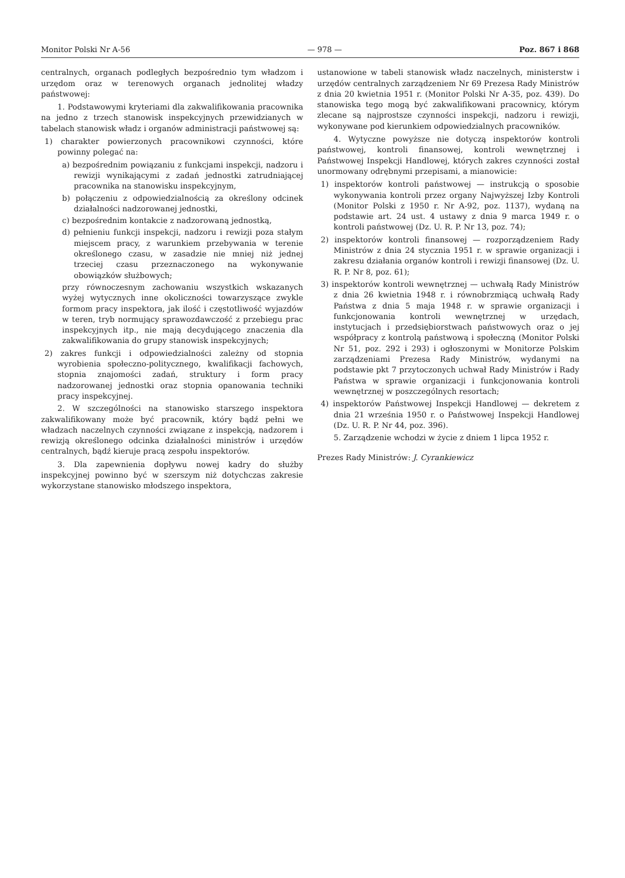Monitor Polski Nr A-56 — 978 — Poz. 867 i 868
centralnych, organach podległych bezpośrednio tym władzom i urzędom oraz w terenowych organach jednolitej władzy państwowej:
1. Podstawowymi kryteriami dla zakwalifikowania pracownika na jedno z trzech stanowisk inspekcyjnych przewidzianych w tabelach stanowisk władz i organów administracji państwowej są:
1) charakter powierzonych pracownikowi czynności, które powinny polegać na:
a) bezpośrednim powiązaniu z funkcjami inspekcji, nadzoru i rewizji wynikającymi z zadań jednostki zatrudniającej pracownika na stanowisku inspekcyjnym,
b) połączeniu z odpowiedzialnością za określony odcinek działalności nadzorowanej jednostki,
c) bezpośrednim kontakcie z nadzorowaną jednostką,
d) pełnieniu funkcji inspekcji, nadzoru i rewizji poza stałym miejscem pracy, z warunkiem przebywania w terenie określonego czasu, w zasadzie nie mniej niż jednej trzeciej czasu przeznaczonego na wykonywanie obowiązków służbowych;
przy równoczesnym zachowaniu wszystkich wskazanych wyżej wytycznych inne okoliczności towarzyszące zwykle formom pracy inspektora, jak ilość i częstotliwość wyjazdów w teren, tryb normujący sprawozdawczość z przebiegu prac inspekcyjnych itp., nie mają decydującego znaczenia dla zakwalifikowania do grupy stanowisk inspekcyjnych;
2) zakres funkcji i odpowiedzialności zależny od stopnia wyrobienia społeczno-politycznego, kwalifikacji fachowych, stopnia znajomości zadań, struktury i form pracy nadzorowanej jednostki oraz stopnia opanowania techniki pracy inspekcyjnej.
2. W szczególności na stanowisko starszego inspektora zakwalifikowany może być pracownik, który bądź pełni we władzach naczelnych czynności związane z inspekcją, nadzorem i rewizją określonego odcinka działalności ministrów i urzędów centralnych, bądź kieruje pracą zespołu inspektorów.
3. Dla zapewnienia dopływu nowej kadry do służby inspekcyjnej powinno być w szerszym niż dotychczas zakresie wykorzystane stanowisko młodszego inspektora,
ustanowione w tabeli stanowisk władz naczelnych, ministerstw i urzędów centralnych zarządzeniem Nr 69 Prezesa Rady Ministrów z dnia 20 kwietnia 1951 r. (Monitor Polski Nr A-35, poz. 439). Do stanowiska tego mogą być zakwalifikowani pracownicy, którym zlecane są najprostsze czynności inspekcji, nadzoru i rewizji, wykonywane pod kierunkiem odpowiedzialnych pracowników.
4. Wytyczne powyższe nie dotyczą inspektorów kontroli państwowej, kontroli finansowej, kontroli wewnętrznej i Państwowej Inspekcji Handlowej, których zakres czynności został unormowany odrębnymi przepisami, a mianowicie:
1) inspektorów kontroli państwowej — instrukcją o sposobie wykonywania kontroli przez organy Najwyższej Izby Kontroli (Monitor Polski z 1950 r. Nr A-92, poz. 1137), wydaną na podstawie art. 24 ust. 4 ustawy z dnia 9 marca 1949 r. o kontroli państwowej (Dz. U. R. P. Nr 13, poz. 74);
2) inspektorów kontroli finansowej — rozporządzeniem Rady Ministrów z dnia 24 stycznia 1951 r. w sprawie organizacji i zakresu działania organów kontroli i rewizji finansowej (Dz. U. R. P. Nr 8, poz. 61);
3) inspektorów kontroli wewnętrznej — uchwałą Rady Ministrów z dnia 26 kwietnia 1948 r. i równobrzmiącą uchwałą Rady Państwa z dnia 5 maja 1948 r. w sprawie organizacji i funkcjonowania kontroli wewnętrznej w urzędach, instytucjach i przedsiębiorstwach państwowych oraz o jej współpracy z kontrolą państwową i społeczną (Monitor Polski Nr 51, poz. 292 i 293) i ogłoszonymi w Monitorze Polskim zarządzeniami Prezesa Rady Ministrów, wydanymi na podstawie pkt 7 przytoczonych uchwał Rady Ministrów i Rady Państwa w sprawie organizacji i funkcjonowania kontroli wewnętrznej w poszczególnych resortach;
4) inspektorów Państwowej Inspekcji Handlowej — dekretem z dnia 21 września 1950 r. o Państwowej Inspekcji Handlowej (Dz. U. R. P. Nr 44, poz. 396).
5. Zarządzenie wchodzi w życie z dniem 1 lipca 1952 r.
Prezes Rady Ministrów: J. Cyrankiewicz